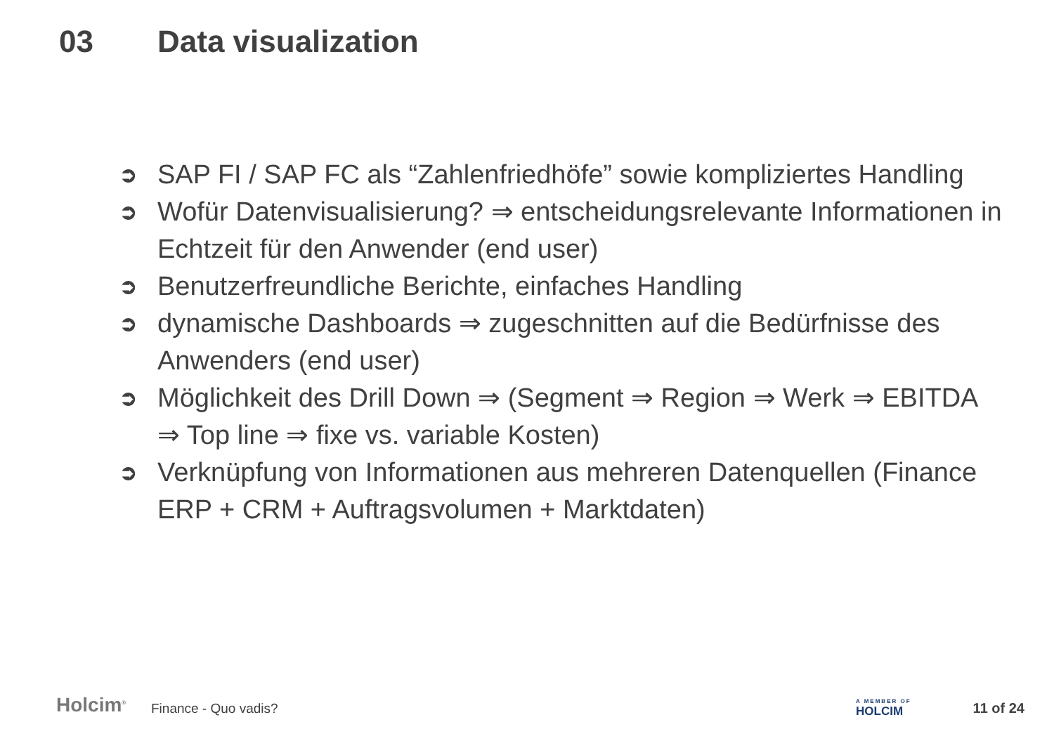03 Data visualization
➲ SAP FI / SAP FC als “Zahlenfriedhöfe” sowie kompliziertes Handling
➲ Wofür Datenvisualisierung? ⇒ entscheidungsrelevante Informationen in Echtzeit für den Anwender (end user)
➲ Benutzerfreundliche Berichte, einfaches Handling
➲ dynamische Dashboards ⇒ zugeschnitten auf die Bedürfnisse des Anwenders (end user)
➲ Möglichkeit des Drill Down ⇒ (Segment ⇒ Region ⇒ Werk ⇒ EBITDA ⇒ Top line ⇒ fixe vs. variable Kosten)
➲ Verknüpfung von Informationen aus mehreren Datenquellen (Finance ERP + CRM + Auftragsvolumen + Marktdaten)
Holcim<sup>®</sup>
Finance - Quo vadis?
A MEMBER OF
HOLCIM
11 of 24